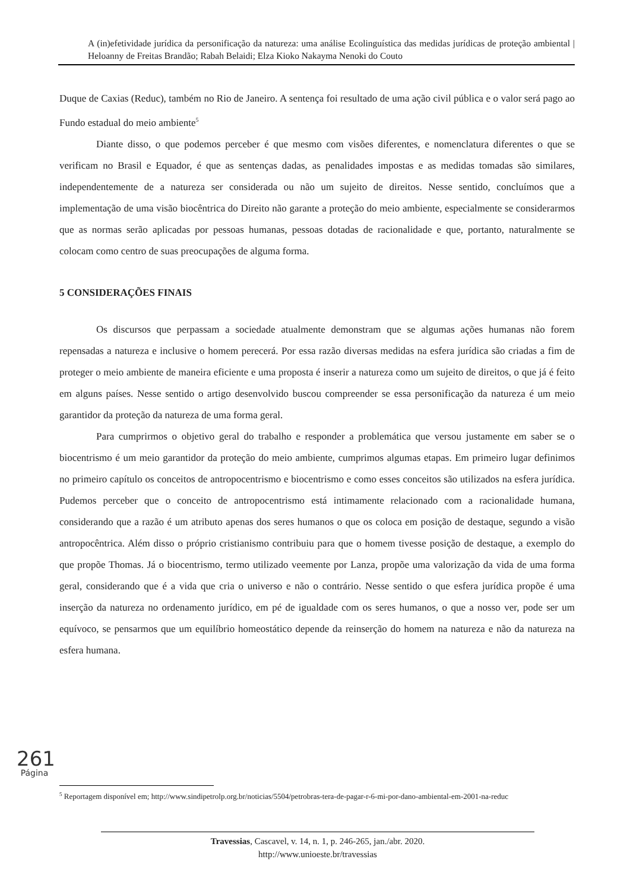A (in)efetividade jurídica da personificação da natureza: uma análise Ecolinguística das medidas jurídicas de proteção ambiental | Heloanny de Freitas Brandão; Rabah Belaidi; Elza Kioko Nakayma Nenoki do Couto
Duque de Caxias (Reduc), também no Rio de Janeiro. A sentença foi resultado de uma ação civil pública e o valor será pago ao Fundo estadual do meio ambiente<sup>5</sup>
Diante disso, o que podemos perceber é que mesmo com visões diferentes, e nomenclatura diferentes o que se verificam no Brasil e Equador, é que as sentenças dadas, as penalidades impostas e as medidas tomadas são similares, independentemente de a natureza ser considerada ou não um sujeito de direitos. Nesse sentido, concluímos que a implementação de uma visão biocêntrica do Direito não garante a proteção do meio ambiente, especialmente se considerarmos que as normas serão aplicadas por pessoas humanas, pessoas dotadas de racionalidade e que, portanto, naturalmente se colocam como centro de suas preocupações de alguma forma.
5 CONSIDERAÇÕES FINAIS
Os discursos que perpassam a sociedade atualmente demonstram que se algumas ações humanas não forem repensadas a natureza e inclusive o homem perecerá. Por essa razão diversas medidas na esfera jurídica são criadas a fim de proteger o meio ambiente de maneira eficiente e uma proposta é inserir a natureza como um sujeito de direitos, o que já é feito em alguns países. Nesse sentido o artigo desenvolvido buscou compreender se essa personificação da natureza é um meio garantidor da proteção da natureza de uma forma geral.
Para cumprirmos o objetivo geral do trabalho e responder a problemática que versou justamente em saber se o biocentrismo é um meio garantidor da proteção do meio ambiente, cumprimos algumas etapas. Em primeiro lugar definimos no primeiro capítulo os conceitos de antropocentrismo e biocentrismo e como esses conceitos são utilizados na esfera jurídica. Pudemos perceber que o conceito de antropocentrismo está intimamente relacionado com a racionalidade humana, considerando que a razão é um atributo apenas dos seres humanos o que os coloca em posição de destaque, segundo a visão antropocêntrica. Além disso o próprio cristianismo contribuiu para que o homem tivesse posição de destaque, a exemplo do que propõe Thomas. Já o biocentrismo, termo utilizado veemente por Lanza, propõe uma valorização da vida de uma forma geral, considerando que é a vida que cria o universo e não o contrário. Nesse sentido o que esfera jurídica propõe é uma inserção da natureza no ordenamento jurídico, em pé de igualdade com os seres humanos, o que a nosso ver, pode ser um equívoco, se pensarmos que um equilíbrio homeostático depende da reinserção do homem na natureza e não da natureza na esfera humana.
261
Página
<sup>5</sup> Reportagem disponível em; http://www.sindipetrolp.org.br/noticias/5504/petrobras-tera-de-pagar-r-6-mi-por-dano-ambiental-em-2001-na-reduc
Travessias, Cascavel, v. 14, n. 1, p. 246-265, jan./abr. 2020.
http://www.unioeste.br/travessias